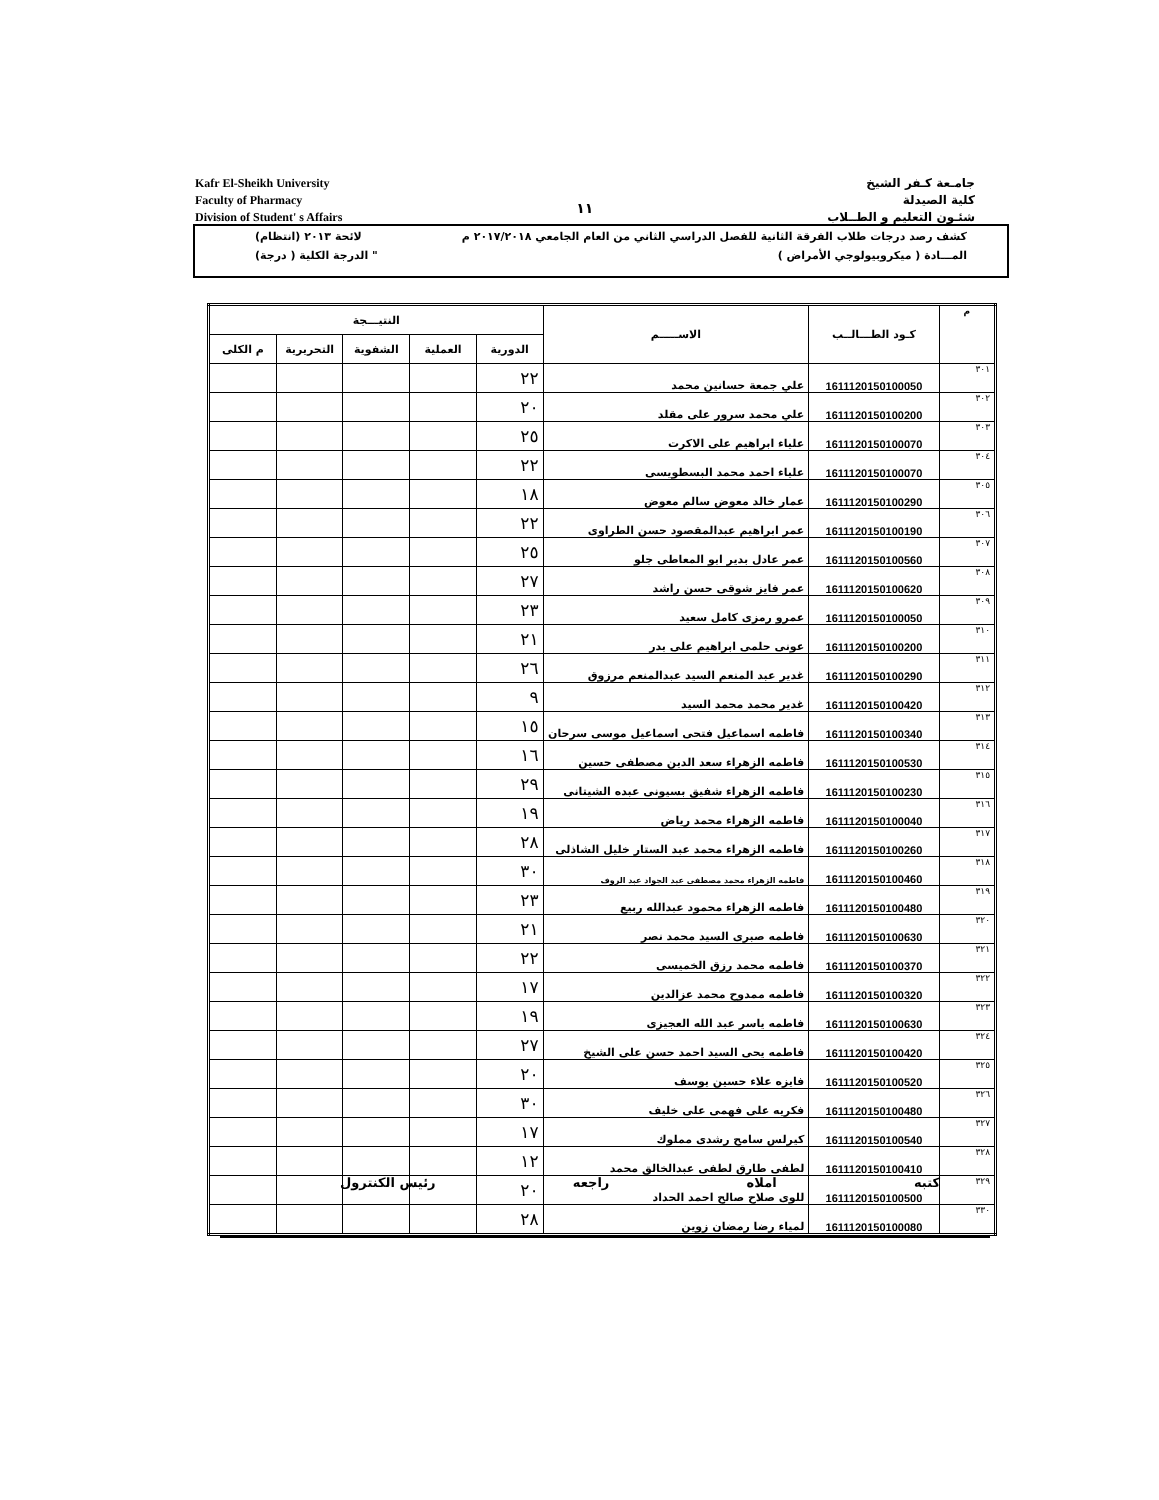Kafr El-Sheikh University
Faculty of Pharmacy
Division of Student' s Affairs
١١
جامـعة كـفر الشيخ
كلية الصيدلة
شئـون التعليم و الطــلاب
كشف رصد درجات طلاب الفرقة الثانية للفصل الدراسي الثاني من العام الجامعي ٢٠١٧/٢٠١٨ م لائحة ٢٠١٣ (انتظام)
المـــادة ( ميكروبيولوجي الأمراض ) " الدرجة الكلية ( درجة)
| م | كـود الطـــالــب | الاســـــم | النتيـــجة | | | | |
| --- | --- | --- | --- | --- | --- | --- | --- |
| | | | الدورية | العملية | الشفوية | التحريرية | م الكلى |
| ٣٠١ | 1611120150100050 | علي جمعة حسانين محمد | ٢٢ | | | | |
| ٣٠٢ | 1611120150100200 | علي محمد سرور على مقلد | ٢٠ | | | | |
| ٣٠٣ | 1611120150100070 | علياء ابراهيم على الاكرت | ٢٥ | | | | |
| ٣٠٤ | 1611120150100070 | علياء احمد محمد البسطويسى | ٢٢ | | | | |
| ٣٠٥ | 1611120150100290 | عمار خالد معوض سالم معوض | ١٨ | | | | |
| ٣٠٦ | 1611120150100190 | عمر ابراهيم عبدالمقصود حسن الطراوى | ٢٢ | | | | |
| ٣٠٧ | 1611120150100560 | عمر عادل بدير ابو المعاطى جلو | ٢٥ | | | | |
| ٣٠٨ | 1611120150100620 | عمر فايز شوقى حسن راشد | ٢٧ | | | | |
| ٣٠٩ | 1611120150100050 | عمرو رمزى كامل سعيد | ٢٣ | | | | |
| ٣١٠ | 1611120150100200 | عونى حلمى ابراهيم على بدر | ٢١ | | | | |
| ٣١١ | 1611120150100290 | غدير عبد المنعم السيد عبدالمنعم مرزوق | ٢٦ | | | | |
| ٣١٢ | 1611120150100420 | غدير محمد محمد السيد | ٩ | | | | |
| ٣١٣ | 1611120150100340 | فاطمه اسماعيل فتحى اسماعيل موسى سرحان | ١٥ | | | | |
| ٣١٤ | 1611120150100530 | فاطمه الزهراء سعد الدين مصطفى حسين | ١٦ | | | | |
| ٣١٥ | 1611120150100230 | فاطمه الزهراء شفيق بسيونى عبده الشيتانى | ٢٩ | | | | |
| ٣١٦ | 1611120150100040 | فاطمه الزهراء محمد رياض | ١٩ | | | | |
| ٣١٧ | 1611120150100260 | فاطمه الزهراء محمد عبد الستار خليل الشاذلى | ٢٨ | | | | |
| ٣١٨ | 1611120150100460 | فاطمه الزهراء محمد مصطفى عبد الجواد عبد الروف | ٣٠ | | | | |
| ٣١٩ | 1611120150100480 | فاطمه الزهراء محمود عبدالله ربيع | ٢٣ | | | | |
| ٣٢٠ | 1611120150100630 | فاطمه صبرى السيد محمد نصر | ٢١ | | | | |
| ٣٢١ | 1611120150100370 | فاطمه محمد رزق الخميسى | ٢٢ | | | | |
| ٣٢٢ | 1611120150100320 | فاطمه ممدوح محمد عزالدين | ١٧ | | | | |
| ٣٢٣ | 1611120150100630 | فاطمه ياسر عبد الله العجيزى | ١٩ | | | | |
| ٣٢٤ | 1611120150100420 | فاطمه يحى السيد احمد حسن على الشيخ | ٢٧ | | | | |
| ٣٢٥ | 1611120150100520 | فايزه علاء حسين يوسف | ٢٠ | | | | |
| ٣٢٦ | 1611120150100480 | فكريه على فهمى على خليف | ٣٠ | | | | |
| ٣٢٧ | 1611120150100540 | كيرلس سامح رشدى مملوك | ١٧ | | | | |
| ٣٢٨ | 1611120150100410 | لطفى طارق لطفى عبدالخالق محمد | ١٢ | | | | |
| ٣٢٩ | 1611120150100500 | للوى صلاح صالح احمد الحداد | ٢٠ | | | | |
| ٣٣٠ | 1611120150100080 | لمياء رضا رمضان زوين | ٢٨ | | | | |
كتبه املاه راجعه رئيس الكنترول